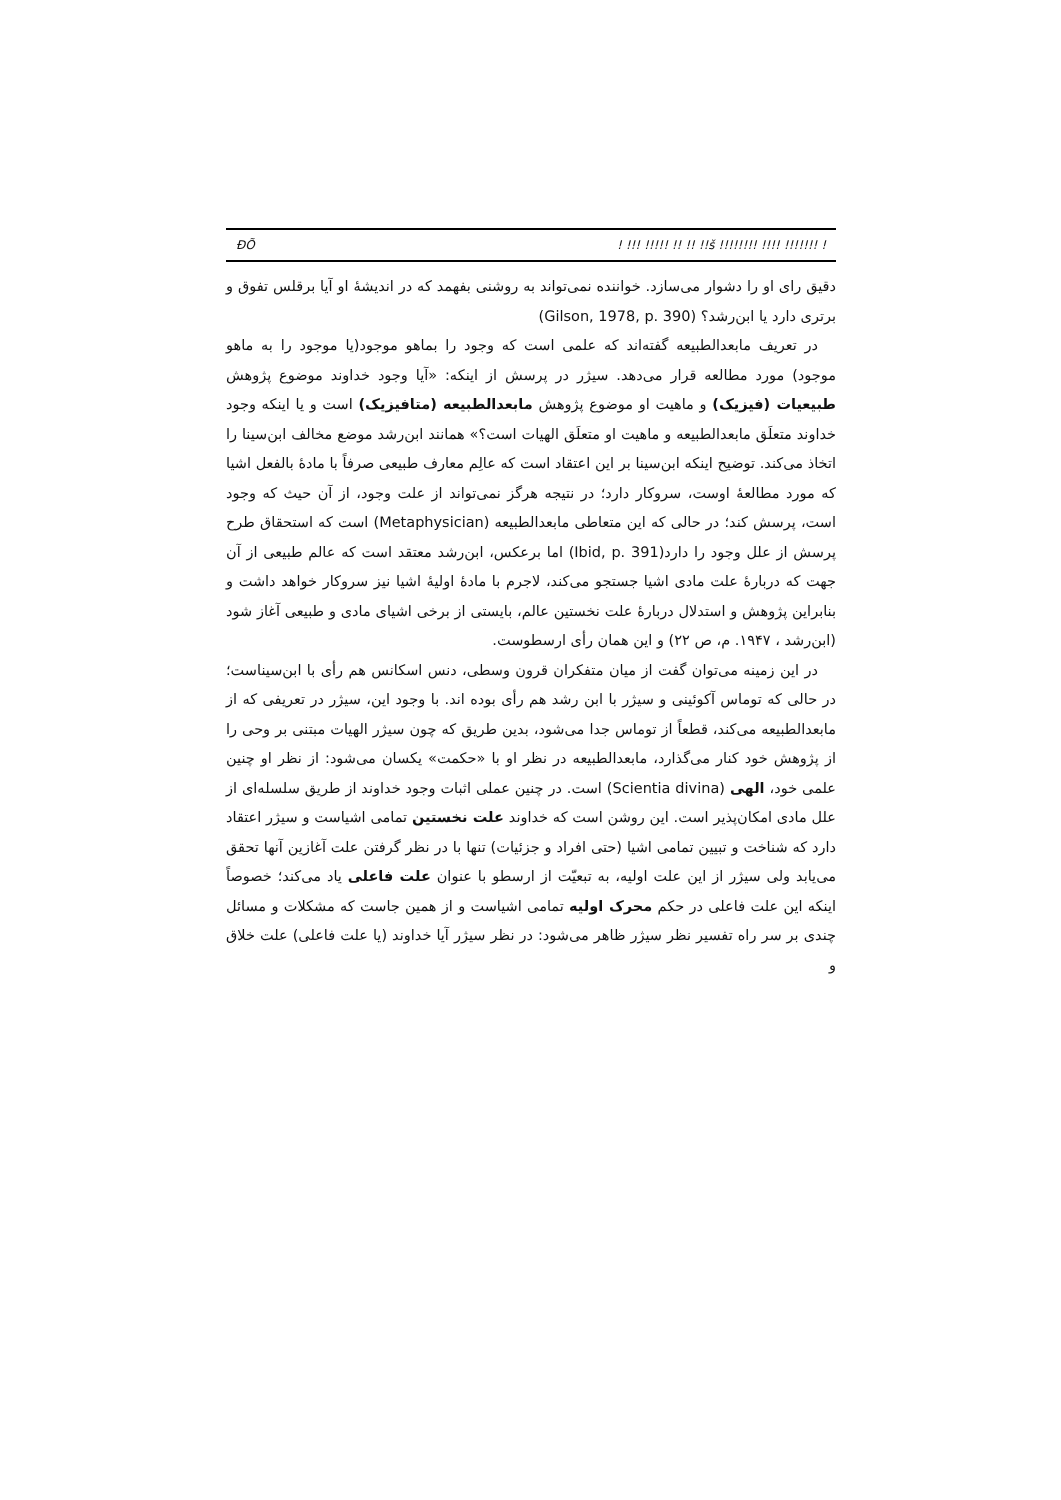ĐÕ! !!! !!!!! !! !! !!š !!!!!!!! !!!! !!!!!!! !
دقیق رای او را دشوار می‌سازد. خواننده نمی‌تواند به روشنی بفهمد که در اندیشهٔ او آیا برقلس تفوق و برتری دارد یا ابن‌رشد؟ (Gilson, 1978, p. 390)
در تعریف مابعدالطبیعه گفته‌اند که علمی است که وجود را بماهو موجود(یا موجود را به ماهو موجود) مورد مطالعه قرار می‌دهد. سیژر در پرسش از اینکه: «آیا وجود خداوند موضوع پژوهش طبیعیات (فیزیک) و ماهیت او موضوع پژوهش مابعدالطبیعه (متافیزیک) است و یا اینکه وجود خداوند متعلَق مابعدالطبیعه و ماهیت او متعلَق الهیات است؟» همانند ابن‌رشد موضع مخالف ابن‌سینا را اتخاذ می‌کند. توضیح اینکه ابن‌سینا بر این اعتقاد است که عالِم معارف طبیعی صرفاً با مادهٔ بالفعل اشیا که مورد مطالعهٔ اوست، سروکار دارد؛ در نتیجه هرگز نمی‌تواند از علت وجود، از آن حیث که وجود است، پرسش کند؛ در حالی که این متعاطی مابعدالطبیعه (Metaphysician) است که استحقاق طرح پرسش از علل وجود را دارد(Ibid, p. 391) اما برعکس، ابن‌رشد معتقد است که عالم طبیعی از آن جهت که دربارهٔ علت مادی اشیا جستجو می‌کند، لاجرم با مادهٔ اولیهٔ اشیا نیز سروکار خواهد داشت و بنابراین پژوهش و استدلال دربارهٔ علت نخستین عالم، بایستی از برخی اشیای مادی و طبیعی آغاز شود (ابن‌رشد ، ۱۹۴۷. م، ص ۲۲) و این همان رأی ارسطوست.
در این زمینه می‌توان گفت از میان متفکران قرون وسطی، دنس اسکانس هم رأی با ابن‌سیناست؛ در حالی که توماس آکوئینی و سیژر با ابن رشد هم رأی بوده اند. با وجود این، سیژر در تعریفی که از مابعدالطبیعه می‌کند، قطعاً از توماس جدا می‌شود، بدین طریق که چون سیژر الهیات مبتنی بر وحی را از پژوهش خود کنار می‌گذارد، مابعدالطبیعه در نظر او با «حکمت» یکسان می‌شود: از نظر او چنین علمی خود، الهی (Scientia divina) است. در چنین عملی اثبات وجود خداوند از طریق سلسله‌ای از علل مادی امکان‌پذیر است. این روشن است که خداوند علت نخستین تمامی اشیاست و سیژر اعتقاد دارد که شناخت و تبیین تمامی اشیا (حتی افراد و جزئیات) تنها با در نظر گرفتن علت آغازین آنها تحقق می‌یابد ولی سیژر از این علت اولیه، به تبعیّت از ارسطو با عنوان علت فاعلی یاد می‌کند؛ خصوصاً اینکه این علت فاعلی در حکم محرک اولیه تمامی اشیاست و از همین جاست که مشکلات و مسائل چندی بر سر راه تفسیر نظر سیژر ظاهر می‌شود: در نظر سیژر آیا خداوند (یا علت فاعلی) علت خلاق و